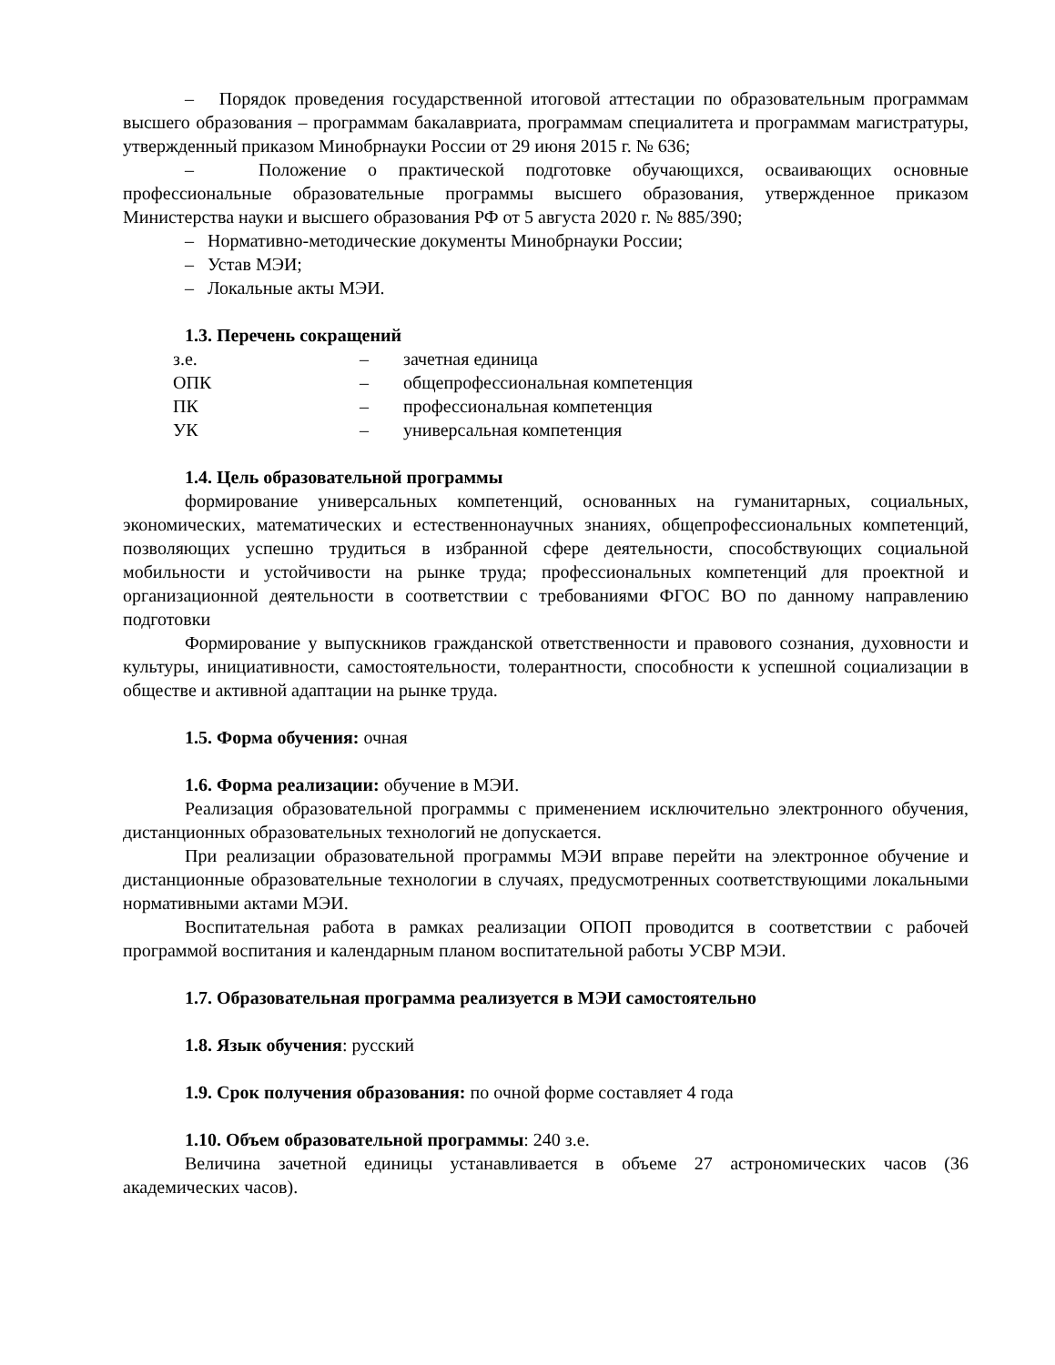– Порядок проведения государственной итоговой аттестации по образовательным программам высшего образования – программам бакалавриата, программам специалитета и программам магистратуры, утвержденный приказом Минобрнауки России от 29 июня 2015 г. № 636;
– Положение о практической подготовке обучающихся, осваивающих основные профессиональные образовательные программы высшего образования, утвержденное приказом Министерства науки и высшего образования РФ от 5 августа 2020 г. № 885/390;
– Нормативно-методические документы Минобрнауки России;
– Устав МЭИ;
– Локальные акты МЭИ.
1.3. Перечень сокращений
| з.е. | – | зачетная единица |
| ОПК | – | общепрофессиональная компетенция |
| ПК | – | профессиональная компетенция |
| УК | – | универсальная компетенция |
1.4. Цель образовательной программы
формирование универсальных компетенций, основанных на гуманитарных, социальных, экономических, математических и естественнонаучных знаниях, общепрофессиональных компетенций, позволяющих успешно трудиться в избранной сфере деятельности, способствующих социальной мобильности и устойчивости на рынке труда; профессиональных компетенций для проектной и организационной деятельности в соответствии с требованиями ФГОС ВО по данному направлению подготовки
Формирование у выпускников гражданской ответственности и правового сознания, духовности и культуры, инициативности, самостоятельности, толерантности, способности к успешной социализации в обществе и активной адаптации на рынке труда.
1.5. Форма обучения: очная
1.6. Форма реализации: обучение в МЭИ.
Реализация образовательной программы с применением исключительно электронного обучения, дистанционных образовательных технологий не допускается.
При реализации образовательной программы МЭИ вправе перейти на электронное обучение и дистанционные образовательные технологии в случаях, предусмотренных соответствующими локальными нормативными актами МЭИ.
Воспитательная работа в рамках реализации ОПОП проводится в соответствии с рабочей программой воспитания и календарным планом воспитательной работы УСВР МЭИ.
1.7. Образовательная программа реализуется в МЭИ самостоятельно
1.8. Язык обучения: русский
1.9. Срок получения образования: по очной форме составляет 4 года
1.10. Объем образовательной программы: 240 з.е.
Величина зачетной единицы устанавливается в объеме 27 астрономических часов (36 академических часов).